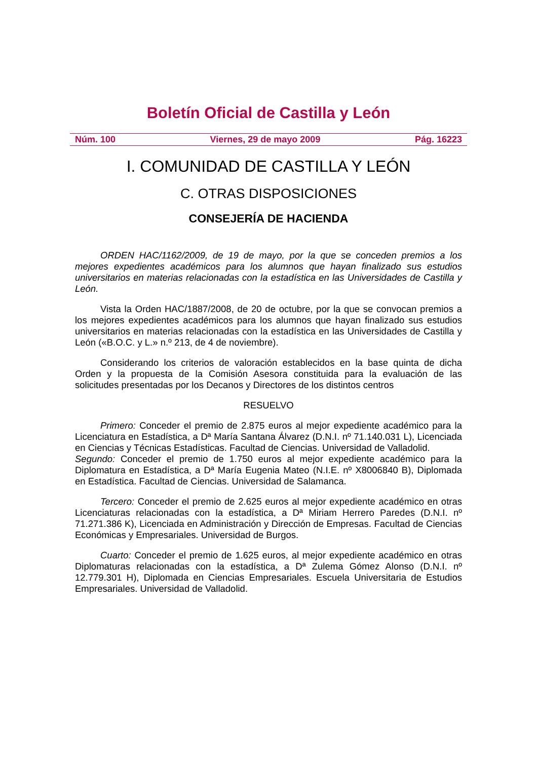Boletín Oficial de Castilla y León
Núm. 100 Viernes, 29 de mayo 2009 Pág. 16223
I. COMUNIDAD DE CASTILLA Y LEÓN
C. OTRAS DISPOSICIONES
CONSEJERÍA DE HACIENDA
ORDEN HAC/1162/2009, de 19 de mayo, por la que se conceden premios a los mejores expedientes académicos para los alumnos que hayan finalizado sus estudios universitarios en materias relacionadas con la estadística en las Universidades de Castilla y León.
Vista la Orden HAC/1887/2008, de 20 de octubre, por la que se convocan premios a los mejores expedientes académicos para los alumnos que hayan finalizado sus estudios universitarios en materias relacionadas con la estadística en las Universidades de Castilla y León («B.O.C. y L.» n.º 213, de 4 de noviembre).
Considerando los criterios de valoración establecidos en la base quinta de dicha Orden y la propuesta de la Comisión Asesora constituida para la evaluación de las solicitudes presentadas por los Decanos y Directores de los distintos centros
RESUELVO
Primero: Conceder el premio de 2.875 euros al mejor expediente académico para la Licenciatura en Estadística, a Dª María Santana Álvarez (D.N.I. nº 71.140.031 L), Licenciada en Ciencias y Técnicas Estadísticas. Facultad de Ciencias. Universidad de Valladolid.
Segundo: Conceder el premio de 1.750 euros al mejor expediente académico para la Diplomatura en Estadística, a Dª María Eugenia Mateo (N.I.E. nº X8006840 B), Diplomada en Estadística. Facultad de Ciencias. Universidad de Salamanca.
Tercero: Conceder el premio de 2.625 euros al mejor expediente académico en otras Licenciaturas relacionadas con la estadística, a Dª Miriam Herrero Paredes (D.N.I. nº 71.271.386 K), Licenciada en Administración y Dirección de Empresas. Facultad de Ciencias Económicas y Empresariales. Universidad de Burgos.
Cuarto: Conceder el premio de 1.625 euros, al mejor expediente académico en otras Diplomaturas relacionadas con la estadística, a Dª Zulema Gómez Alonso (D.N.I. nº 12.779.301 H), Diplomada en Ciencias Empresariales. Escuela Universitaria de Estudios Empresariales. Universidad de Valladolid.